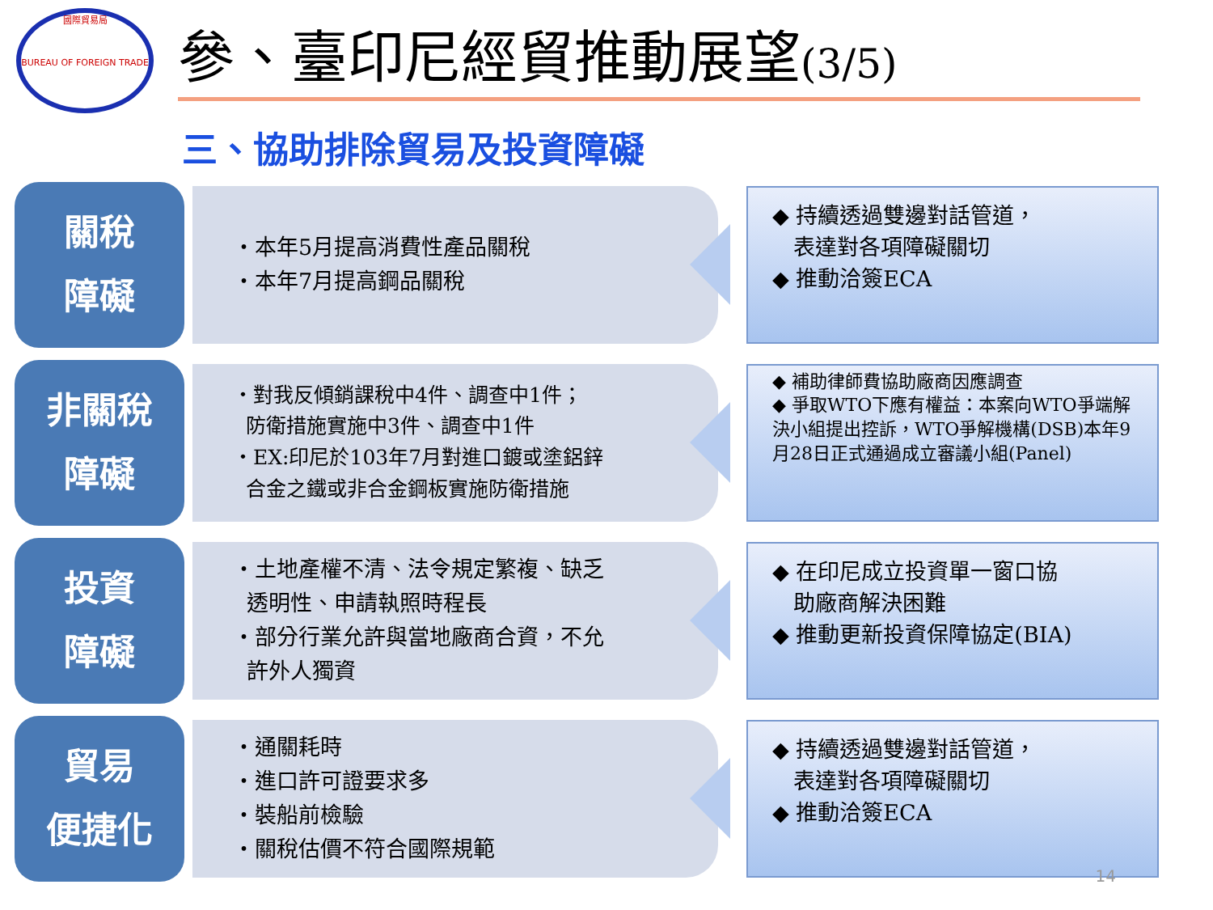國際貿易局
BUREAU OF FOREIGN TRADE
參、臺印尼經貿推動展望(3/5)
三、協助排除貿易及投資障礙
關稅
障礙
・本年5月提高消費性產品關稅
・本年7月提高鋼品關稅
◆ 持續透過雙邊對話管道，
表達對各項障礙關切
◆ 推動洽簽ECA
非關稅
障礙
・對我反傾銷課稅中4件、調查中1件；
防衛措施實施中3件、調查中1件
・EX:印尼於103年7月對進口鍍或塗鋁鋅
合金之鐵或非合金鋼板實施防衛措施
◆ 補助律師費協助廠商因應調查
◆ 爭取WTO下應有權益：本案向WTO爭端解決小組提出控訴，WTO爭解機構(DSB)本年9月28日正式通過成立審議小組(Panel)
投資
障礙
・土地產權不清、法令規定繁複、缺乏
透明性、申請執照時程長
・部分行業允許與當地廠商合資，不允
許外人獨資
◆ 在印尼成立投資單一窗口協
助廠商解決困難
◆ 推動更新投資保障協定(BIA)
貿易
便捷化
・通關耗時
・進口許可證要求多
・裝船前檢驗
・關稅估價不符合國際規範
◆ 持續透過雙邊對話管道，
表達對各項障礙關切
◆ 推動洽簽ECA
14